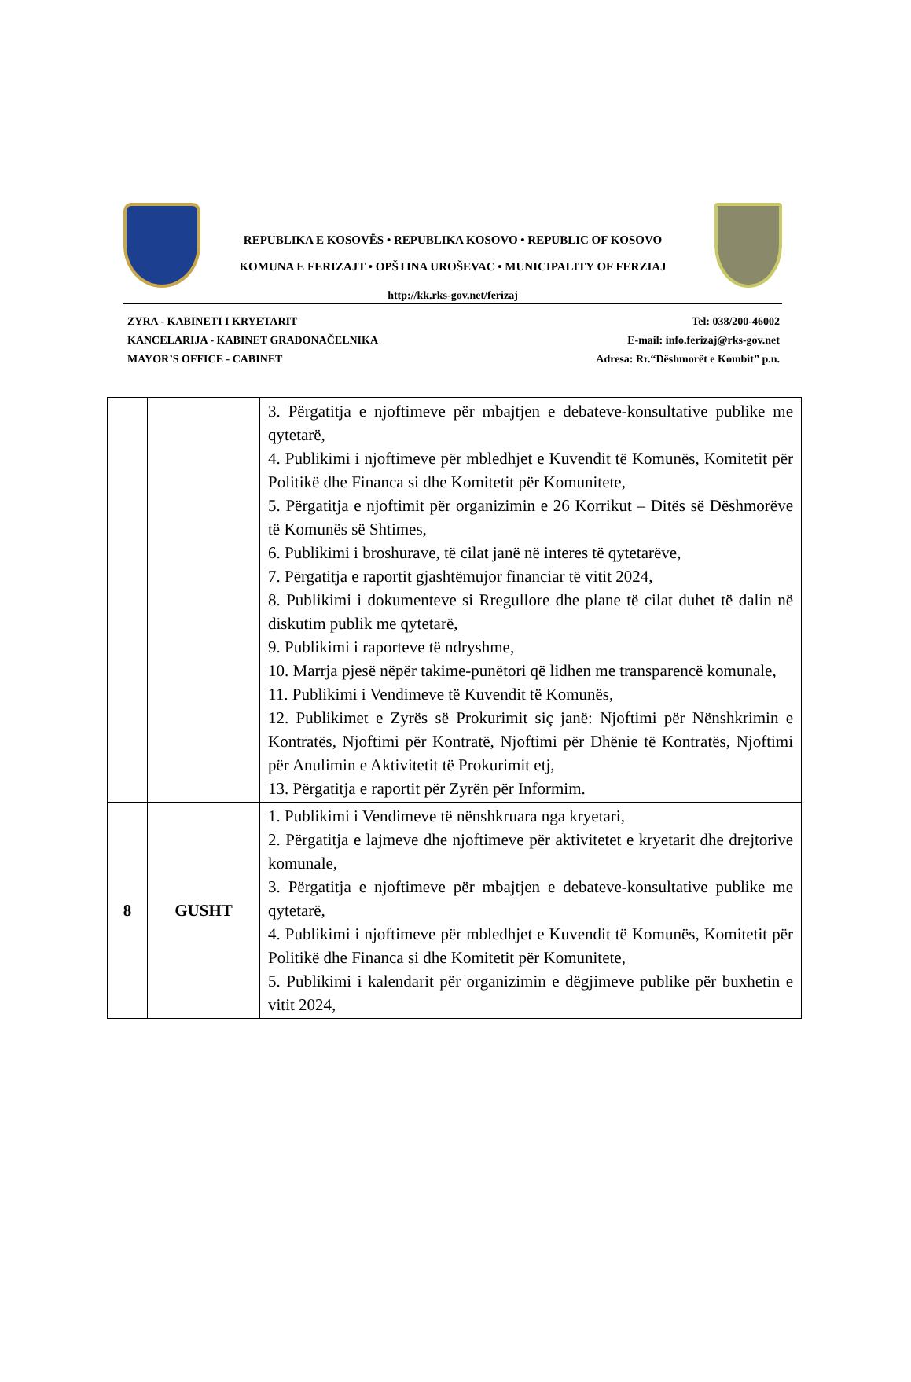REPUBLIKA E KOSOVËS • REPUBLIKA KOSOVO • REPUBLIC OF KOSOVO
KOMUNA E FERIZAJT • OPŠTINA UROŠEVAC • MUNICIPALITY OF FERZIAJ
http://kk.rks-gov.net/ferizaj
ZYRA - KABINETI I KRYETARIT
KANCELARIJA - KABINET GRADONAČELNIKA
MAYOR’S OFFICE - CABINET
Tel: 038/200-46002
E-mail: info.ferizaj@rks-gov.net
Adresa: Rr.“Dëshmorët e Kombit” p.n.
| | | 3. Përgatitja e njoftimeve për mbajtjen e debateve-konsultative publike me qytetarë, 4. Publikimi i njoftimeve për mbledhjet e Kuvendit të Komunës, Komitetit për Politikë dhe Financa si dhe Komitetit për Komunitete, 5. Përgatitja e njoftimit për organizimin e 26 Korrikut – Ditës së Dëshmorëve të Komunës së Shtimes, 6. Publikimi i broshurave, të cilat janë në interes të qytetarëve, 7. Përgatitja e raportit gjashtëmujor financiar të vitit 2024, 8. Publikimi i dokumenteve si Rregullore dhe plane të cilat duhet të dalin në diskutim publik me qytetarë, 9. Publikimi i raporteve të ndryshme, 10. Marrja pjesë nëpër takime-punëtori që lidhen me transparencë komunale, 11. Publikimi i Vendimeve të Kuvendit të Komunës, 12. Publikimet e Zyrës së Prokurimit siç janë: Njoftimi për Nënshkrimin e Kontratës, Njoftimi për Kontratë, Njoftimi për Dhënie të Kontratës, Njoftimi për Anulimin e Aktivitetit të Prokurimit etj, 13. Përgatitja e raportit për Zyrën për Informim. |
| 8 | GUSHT | 1. Publikimi i Vendimeve të nënshkruara nga kryetari, 2. Përgatitja e lajmeve dhe njoftimeve për aktivitetet e kryetarit dhe drejtorive komunale, 3. Përgatitja e njoftimeve për mbajtjen e debateve-konsultative publike me qytetarë, 4. Publikimi i njoftimeve për mbledhjet e Kuvendit të Komunës, Komitetit për Politikë dhe Financa si dhe Komitetit për Komunitete, 5. Publikimi i kalendarit për organizimin e dëgjimeve publike për buxhetin e vitit 2024, |